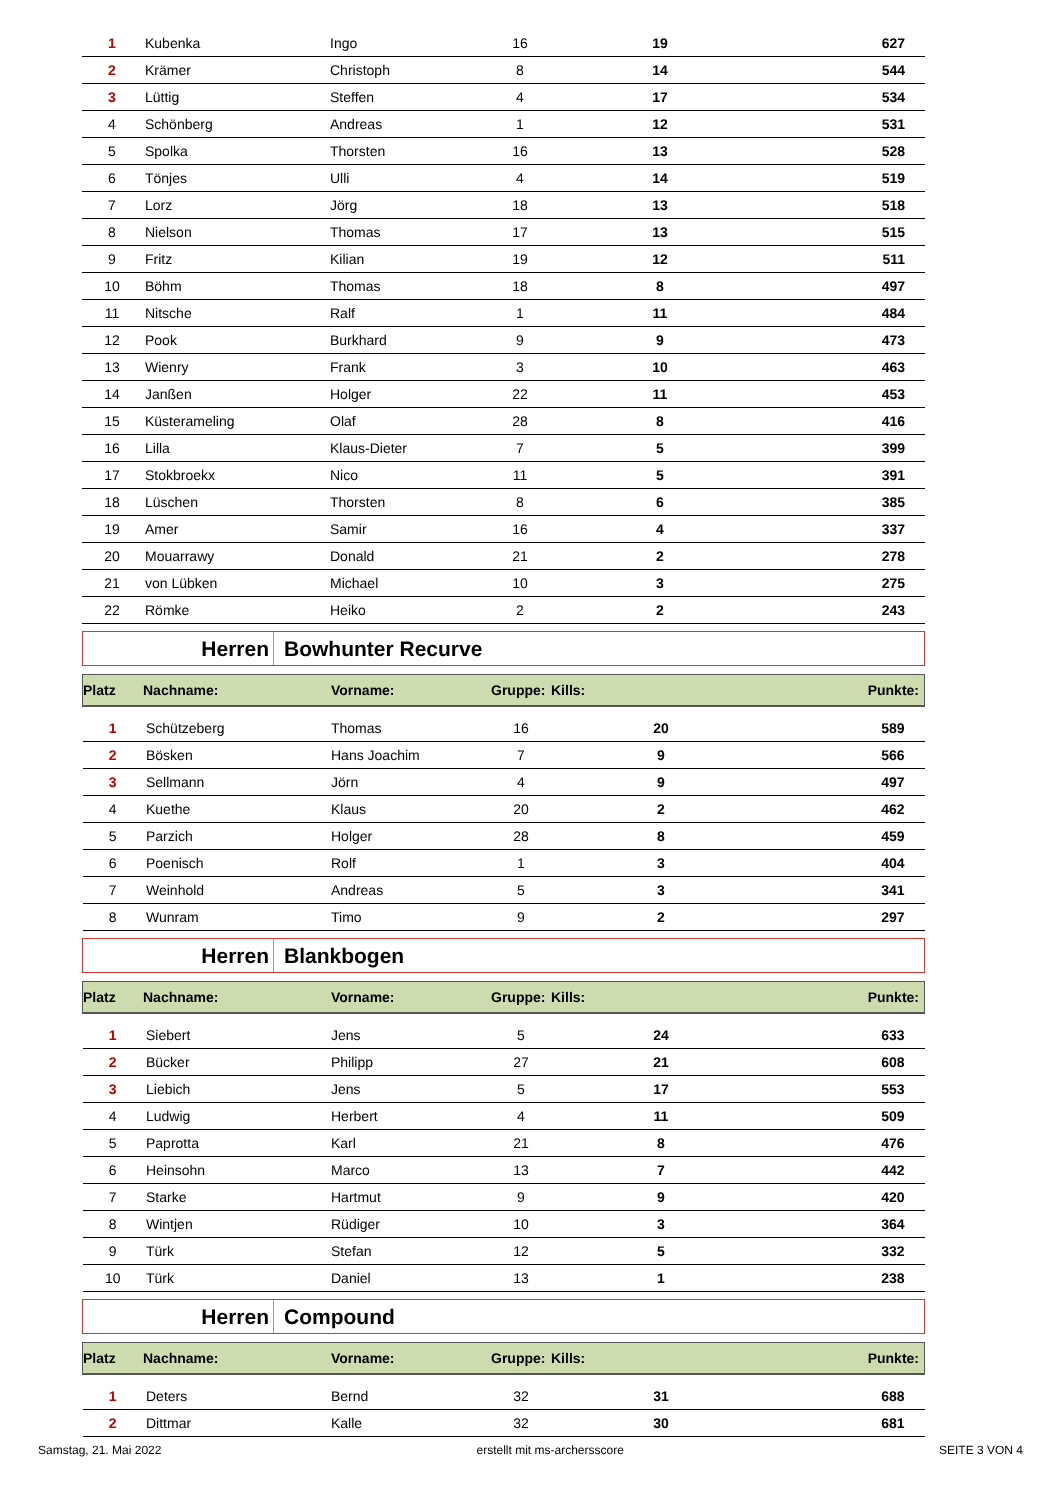| 1 | Kubenka | Ingo | 16 | 19 | 627 |
| 2 | Krämer | Christoph | 8 | 14 | 544 |
| 3 | Lüttig | Steffen | 4 | 17 | 534 |
| 4 | Schönberg | Andreas | 1 | 12 | 531 |
| 5 | Spolka | Thorsten | 16 | 13 | 528 |
| 6 | Tönjes | Ulli | 4 | 14 | 519 |
| 7 | Lorz | Jörg | 18 | 13 | 518 |
| 8 | Nielson | Thomas | 17 | 13 | 515 |
| 9 | Fritz | Kilian | 19 | 12 | 511 |
| 10 | Böhm | Thomas | 18 | 8 | 497 |
| 11 | Nitsche | Ralf | 1 | 11 | 484 |
| 12 | Pook | Burkhard | 9 | 9 | 473 |
| 13 | Wienry | Frank | 3 | 10 | 463 |
| 14 | Janßen | Holger | 22 | 11 | 453 |
| 15 | Küsterameling | Olaf | 28 | 8 | 416 |
| 16 | Lilla | Klaus-Dieter | 7 | 5 | 399 |
| 17 | Stokbroekx | Nico | 11 | 5 | 391 |
| 18 | Lüschen | Thorsten | 8 | 6 | 385 |
| 19 | Amer | Samir | 16 | 4 | 337 |
| 20 | Mouarrawy | Donald | 21 | 2 | 278 |
| 21 | von Lübken | Michael | 10 | 3 | 275 |
| 22 | Römke | Heiko | 2 | 2 | 243 |
Herren Bowhunter Recurve
| Platz | Nachname: | Vorname: | Gruppe: | Kills: | Punkte: |
| --- | --- | --- | --- | --- | --- |
| 1 | Schützeberg | Thomas | 16 | 20 | 589 |
| 2 | Bösken | Hans Joachim | 7 | 9 | 566 |
| 3 | Sellmann | Jörn | 4 | 9 | 497 |
| 4 | Kuethe | Klaus | 20 | 2 | 462 |
| 5 | Parzich | Holger | 28 | 8 | 459 |
| 6 | Poenisch | Rolf | 1 | 3 | 404 |
| 7 | Weinhold | Andreas | 5 | 3 | 341 |
| 8 | Wunram | Timo | 9 | 2 | 297 |
Herren Blankbogen
| Platz | Nachname: | Vorname: | Gruppe: | Kills: | Punkte: |
| --- | --- | --- | --- | --- | --- |
| 1 | Siebert | Jens | 5 | 24 | 633 |
| 2 | Bücker | Philipp | 27 | 21 | 608 |
| 3 | Liebich | Jens | 5 | 17 | 553 |
| 4 | Ludwig | Herbert | 4 | 11 | 509 |
| 5 | Paprotta | Karl | 21 | 8 | 476 |
| 6 | Heinsohn | Marco | 13 | 7 | 442 |
| 7 | Starke | Hartmut | 9 | 9 | 420 |
| 8 | Wintjen | Rüdiger | 10 | 3 | 364 |
| 9 | Türk | Stefan | 12 | 5 | 332 |
| 10 | Türk | Daniel | 13 | 1 | 238 |
Herren Compound
| Platz | Nachname: | Vorname: | Gruppe: | Kills: | Punkte: |
| --- | --- | --- | --- | --- | --- |
| 1 | Deters | Bernd | 32 | 31 | 688 |
| 2 | Dittmar | Kalle | 32 | 30 | 681 |
Samstag, 21. Mai 2022 erstellt mit ms-archersscore SEITE 3 VON 4